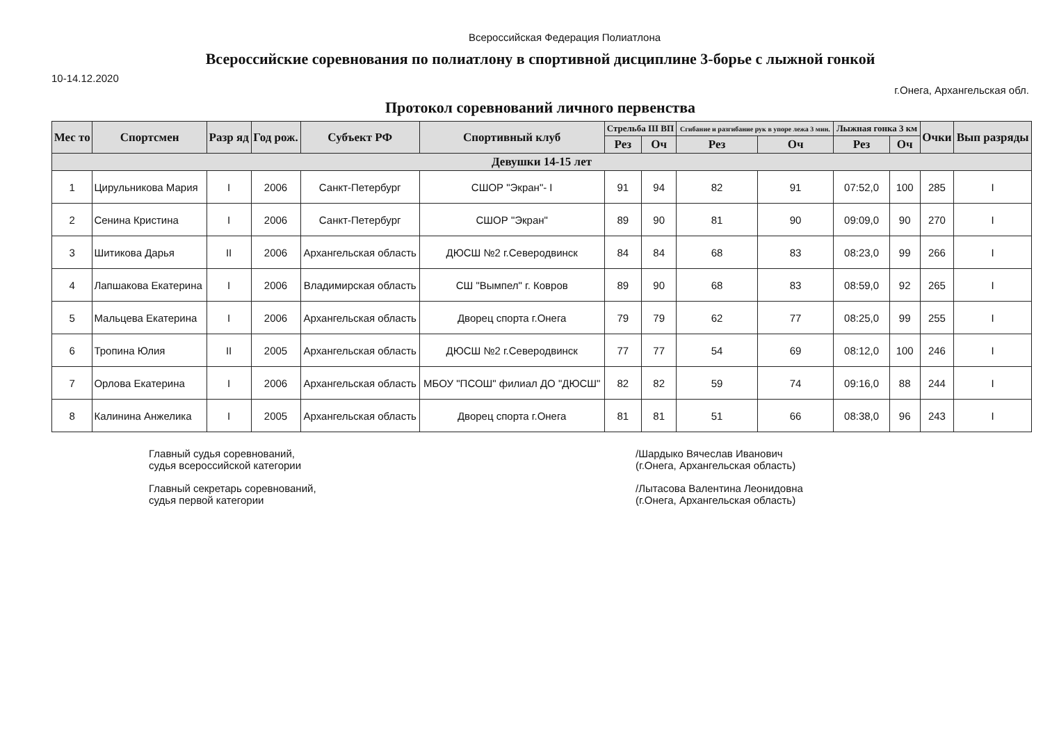Всероссийская Федерация Полиатлона
Всероссийские соревнования по полиатлону в спортивной дисциплине 3-борье с лыжной гонкой
10-14.12.2020
г.Онега, Архангельская обл.
Протокол соревнований личного первенства
| Мес то | Спортсмен | Разр яд | Год рож. | Субъект РФ | Спортивный клуб | Стрельба III ВП | | Сгибание и разгибание рук в упоре лежа 3 мин. | | Лыжная гонка 3 км | | Очки | Вып разряды |
| --- | --- | --- | --- | --- | --- | --- | --- | --- | --- | --- | --- | --- | --- |
| | | | | | | Рез | Оч | Рез | Оч | Рез | Оч | | |
| Девушки 14-15 лет | | | | | | | | | | | | | |
| 1 | Цирульникова Мария | I | 2006 | Санкт-Петербург | СШОР "Экран"- I | 91 | 94 | 82 | 91 | 07:52,0 | 100 | 285 | I |
| 2 | Сенина Кристина | I | 2006 | Санкт-Петербург | СШОР "Экран" | 89 | 90 | 81 | 90 | 09:09,0 | 90 | 270 | I |
| 3 | Шитикова Дарья | II | 2006 | Архангельская область | ДЮСШ №2 г.Северодвинск | 84 | 84 | 68 | 83 | 08:23,0 | 99 | 266 | I |
| 4 | Лапшакова Екатерина | I | 2006 | Владимирская область | СШ "Вымпел" г. Ковров | 89 | 90 | 68 | 83 | 08:59,0 | 92 | 265 | I |
| 5 | Мальцева Екатерина | I | 2006 | Архангельская область | Дворец спорта г.Онега | 79 | 79 | 62 | 77 | 08:25,0 | 99 | 255 | I |
| 6 | Тропина Юлия | II | 2005 | Архангельская область | ДЮСШ №2 г.Северодвинск | 77 | 77 | 54 | 69 | 08:12,0 | 100 | 246 | I |
| 7 | Орлова Екатерина | I | 2006 | Архангельская область | МБОУ "ПСОШ" филиал ДО "ДЮСШ" | 82 | 82 | 59 | 74 | 09:16,0 | 88 | 244 | I |
| 8 | Калинина Анжелика | I | 2005 | Архангельская область | Дворец спорта г.Онега | 81 | 81 | 51 | 66 | 08:38,0 | 96 | 243 | I |
Главный судья соревнований,
судья всероссийской категории
Главный секретарь соревнований,
судья первой категории
/Шардыко Вячеслав Иванович
(г.Онега, Архангельская область)
/Лытасова Валентина Леонидовна
(г.Онега, Архангельская область)